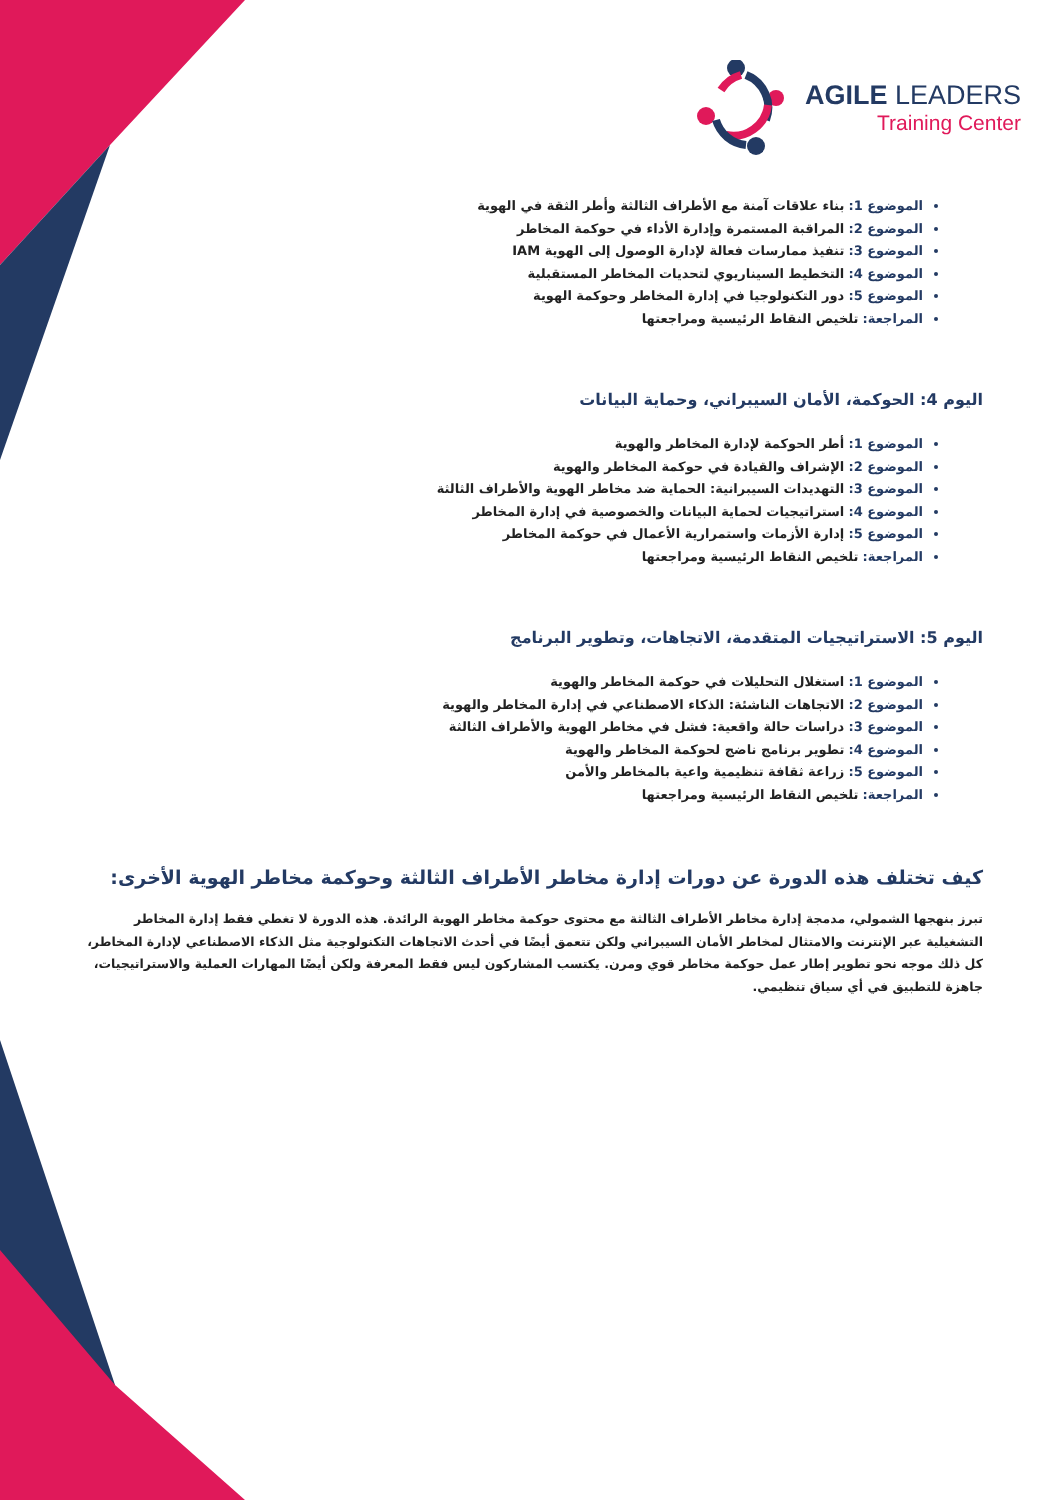AGILE LEADERS
Training Center
الموضوع 1: بناء علاقات آمنة مع الأطراف الثالثة وأطر الثقة في الهوية
الموضوع 2: المراقبة المستمرة وإدارة الأداء في حوكمة المخاطر
الموضوع 3: تنفيذ ممارسات فعالة لإدارة الوصول إلى الهوية IAM
الموضوع 4: التخطيط السيناريوي لتحديات المخاطر المستقبلية
الموضوع 5: دور التكنولوجيا في إدارة المخاطر وحوكمة الهوية
المراجعة: تلخيص النقاط الرئيسية ومراجعتها
اليوم 4: الحوكمة، الأمان السيبراني، وحماية البيانات
الموضوع 1: أطر الحوكمة لإدارة المخاطر والهوية
الموضوع 2: الإشراف والقيادة في حوكمة المخاطر والهوية
الموضوع 3: التهديدات السيبرانية: الحماية ضد مخاطر الهوية والأطراف الثالثة
الموضوع 4: استراتيجيات لحماية البيانات والخصوصية في إدارة المخاطر
الموضوع 5: إدارة الأزمات واستمرارية الأعمال في حوكمة المخاطر
المراجعة: تلخيص النقاط الرئيسية ومراجعتها
اليوم 5: الاستراتيجيات المتقدمة، الاتجاهات، وتطوير البرنامج
الموضوع 1: استغلال التحليلات في حوكمة المخاطر والهوية
الموضوع 2: الاتجاهات الناشئة: الذكاء الاصطناعي في إدارة المخاطر والهوية
الموضوع 3: دراسات حالة واقعية: فشل في مخاطر الهوية والأطراف الثالثة
الموضوع 4: تطوير برنامج ناضج لحوكمة المخاطر والهوية
الموضوع 5: زراعة ثقافة تنظيمية واعية بالمخاطر والأمن
المراجعة: تلخيص النقاط الرئيسية ومراجعتها
كيف تختلف هذه الدورة عن دورات إدارة مخاطر الأطراف الثالثة وحوكمة مخاطر الهوية الأخرى:
تبرز بنهجها الشمولي، مدمجة إدارة مخاطر الأطراف الثالثة مع محتوى حوكمة مخاطر الهوية الرائدة. هذه الدورة لا تغطي فقط إدارة المخاطر التشغيلية عبر الإنترنت والامتثال لمخاطر الأمان السيبراني ولكن تتعمق أيضًا في أحدث الاتجاهات التكنولوجية مثل الذكاء الاصطناعي لإدارة المخاطر، كل ذلك موجه نحو تطوير إطار عمل حوكمة مخاطر قوي ومرن. يكتسب المشاركون ليس فقط المعرفة ولكن أيضًا المهارات العملية والاستراتيجيات، جاهزة للتطبيق في أي سياق تنظيمي.